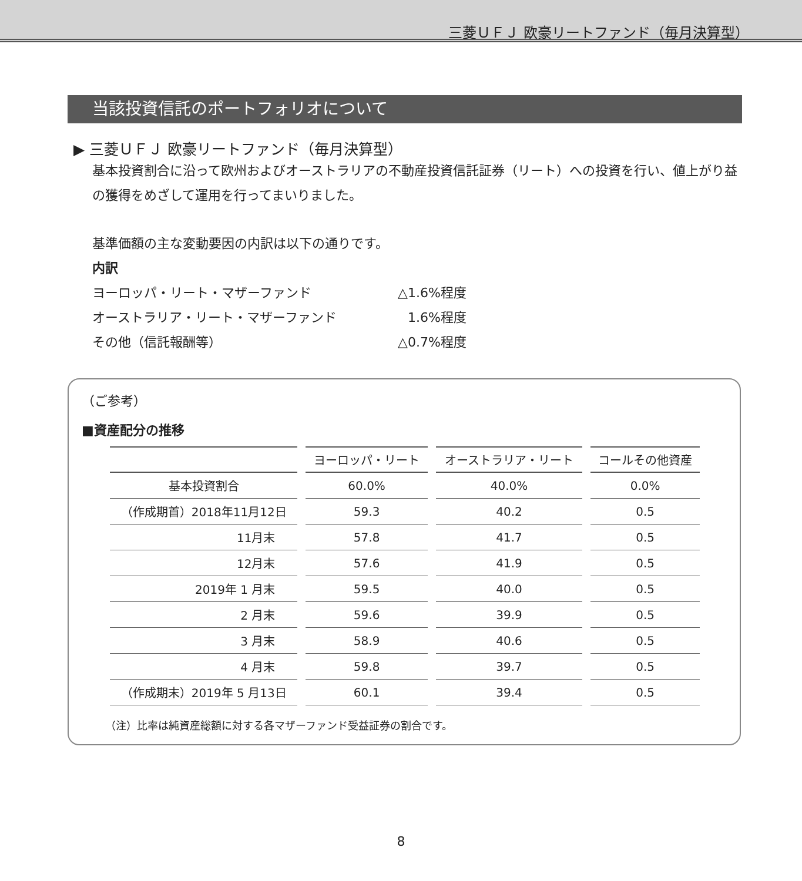三菱ＵＦＪ 欧豪リートファンド（毎月決算型）
当該投資信託のポートフォリオについて
▶ 三菱ＵＦＪ 欧豪リートファンド（毎月決算型）
基本投資割合に沿って欧州およびオーストラリアの不動産投資信託証券（リート）への投資を行い、値上がり益の獲得をめざして運用を行ってまいりました。
基準価額の主な変動要因の内訳は以下の通りです。
内訳
| ヨーロッパ・リート・マザーファンド | △1.6%程度 |
| オーストラリア・リート・マザーファンド | 1.6%程度 |
| その他（信託報酬等） | △0.7%程度 |
（ご参考）
■資産配分の推移
| | ヨーロッパ・リート | オーストラリア・リート | コールその他資産 |
| --- | --- | --- | --- |
| 基本投資割合 | 60.0% | 40.0% | 0.0% |
| （作成期首）2018年11月12日 | 59.3 | 40.2 | 0.5 |
| 11月末 | 57.8 | 41.7 | 0.5 |
| 12月末 | 57.6 | 41.9 | 0.5 |
| 2019年 1 月末 | 59.5 | 40.0 | 0.5 |
| 2 月末 | 59.6 | 39.9 | 0.5 |
| 3 月末 | 58.9 | 40.6 | 0.5 |
| 4 月末 | 59.8 | 39.7 | 0.5 |
| （作成期末）2019年 5 月13日 | 60.1 | 39.4 | 0.5 |
（注）比率は純資産総額に対する各マザーファンド受益証券の割合です。
8